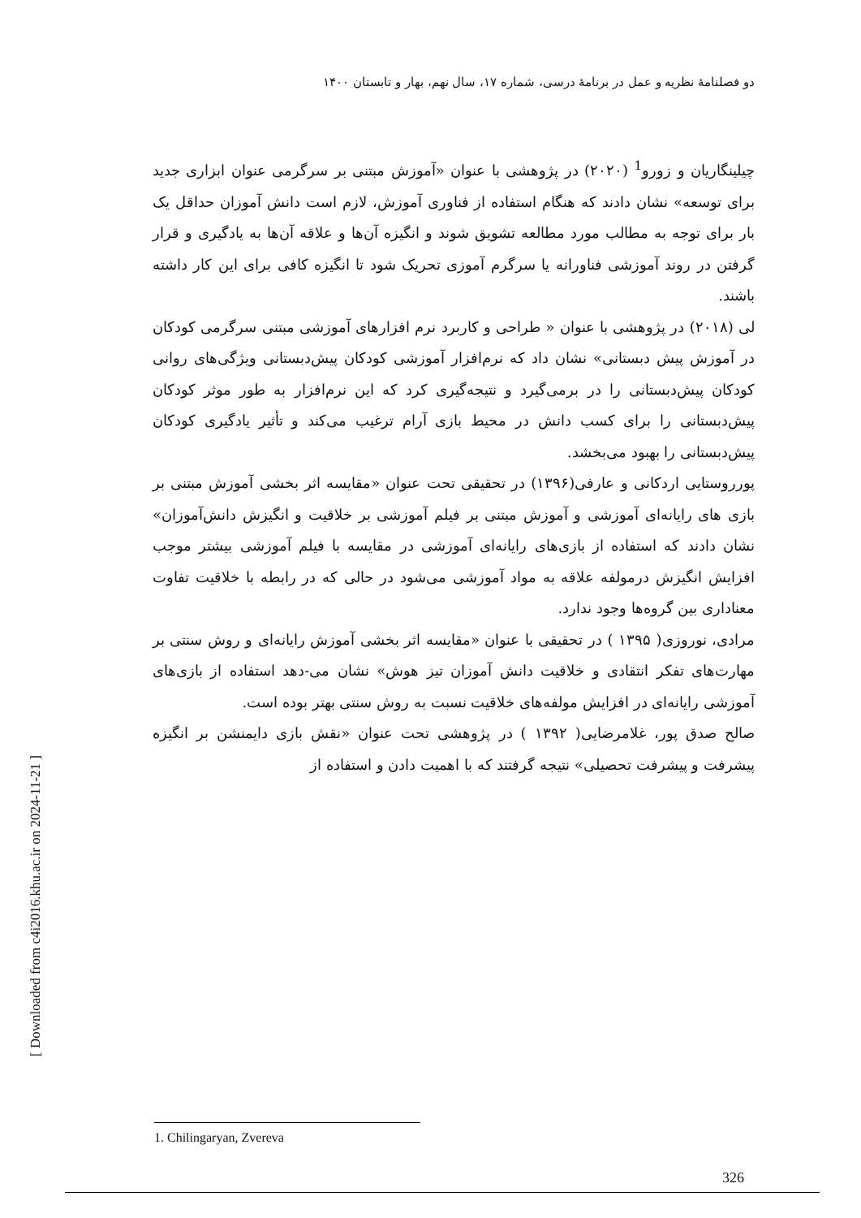دو فصلنامهٔ نظریه و عمل در برنامهٔ درسی، شماره ۱۷، سال نهم، بهار و تابستان ۱۴۰۰
چیلینگاریان و زورو<sup>1</sup> (۲۰۲۰) در پژوهشی با عنوان «آموزش مبتنی بر سرگرمی عنوان ابزاری جدید برای توسعه» نشان دادند که هنگام استفاده از فناوری آموزش، لازم است دانش آموزان حداقل یک بار برای توجه به مطالب مورد مطالعه تشویق شوند و انگیزه آن‌ها و علاقه آن‌ها به یادگیری و قرار گرفتن در روند آموزشی فناورانه یا سرگرم آموزی تحریک شود تا انگیزه کافی برای این کار داشته باشند.
لی (۲۰۱۸) در پژوهشی با عنوان « طراحی و کاربرد نرم افزارهای آموزشی مبتنی سرگرمی کودکان در آموزش پیش دبستانی» نشان داد که نرم‌افزار آموزشی کودکان پیش‌دبستانی ویژگی‌های روانی کودکان پیش‌دبستانی را در برمی‌گیرد و نتیجه‌گیری کرد که این نرم‌افزار به طور موثر کودکان پیش‌دبستانی را برای کسب دانش در محیط بازی آرام ترغیب می‌کند و تأثیر یادگیری کودکان پیش‌دبستانی را بهبود می‌بخشد.
پورروستایی اردکانی و عارفی(۱۳۹۶) در تحقیقی تحت عنوان «مقایسه اثر بخشی آموزش مبتنی بر بازی های رایانه‌ای آموزشی و آموزش مبتنی بر فیلم آموزشی بر خلاقیت و انگیزش دانش‌آموزان» نشان دادند که استفاده از بازی‌های رایانه‌ای آموزشی در مقایسه با فیلم آموزشی بیشتر موجب افزایش انگیزش درمولفه علاقه به مواد آموزشی می‌شود در حالی که در رابطه با خلاقیت تفاوت معناداری بین گروه‌ها وجود ندارد.
مرادی، نوروزی( ۱۳۹۵ ) در تحقیقی با عنوان «مقایسه اثر بخشی آموزش رایانه‌ای و روش سنتی بر مهارت‌های تفکر انتقادی و خلاقیت دانش آموزان تیز هوش» نشان می-دهد استفاده از بازی‌های آموزشی رایانه‌ای در افزایش مولفه‌های خلاقیت نسبت به روش سنتی بهتر بوده است.
صالح صدق پور، غلامرضایی( ۱۳۹۲ ) در پژوهشی تحت عنوان «نقش بازی دایمنشن بر انگیزه پیشرفت و پیشرفت تحصیلی» نتیجه گرفتند که با اهمیت دادن و استفاده از
1. Chilingaryan, Zvereva
326
[ Downloaded from c4i2016.khu.ac.ir on 2024-11-21 ]